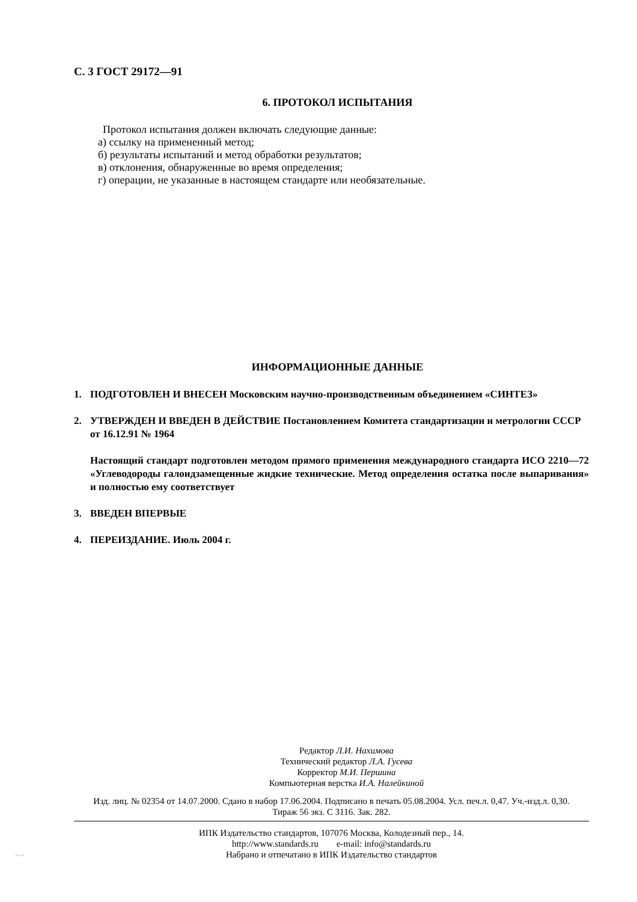С. 3 ГОСТ 29172—91
6. ПРОТОКОЛ ИСПЫТАНИЯ
Протокол испытания должен включать следующие данные:
а) ссылку на примененный метод;
б) результаты испытаний и метод обработки результатов;
в) отклонения, обнаруженные во время определения;
г) операции, не указанные в настоящем стандарте или необязательные.
ИНФОРМАЦИОННЫЕ ДАННЫЕ
1. ПОДГОТОВЛЕН И ВНЕСЕН Московским научно-производственным объединением «СИНТЕЗ»
2. УТВЕРЖДЕН И ВВЕДЕН В ДЕЙСТВИЕ Постановлением Комитета стандартизации и метрологии СССР от 16.12.91 № 1964
Настоящий стандарт подготовлен методом прямого применения международного стандарта ИСО 2210—72 «Углеводороды галоидзамещенные жидкие технические. Метод определения остатка после выпаривания» и полностью ему соответствует
3. ВВЕДЕН ВПЕРВЫЕ
4. ПЕРЕИЗДАНИЕ. Июль 2004 г.
Редактор Л.И. Нахимова
Технический редактор Л.А. Гусева
Корректор М.И. Першина
Компьютерная верстка И.А. Налейкиной
Изд. лиц. № 02354 от 14.07.2000. Сдано в набор 17.06.2004. Подписано в печать 05.08.2004. Усл. печ.л. 0,47. Уч.-изд.л. 0,30.
Тираж 56 экз. С 3116. Зак. 282.
ИПК Издательство стандартов, 107076 Москва, Колодезный пер., 14.
http://www.standards.ru e-mail: info@standards.ru
Набрано и отпечатано в ИПК Издательство стандартов
29172-91